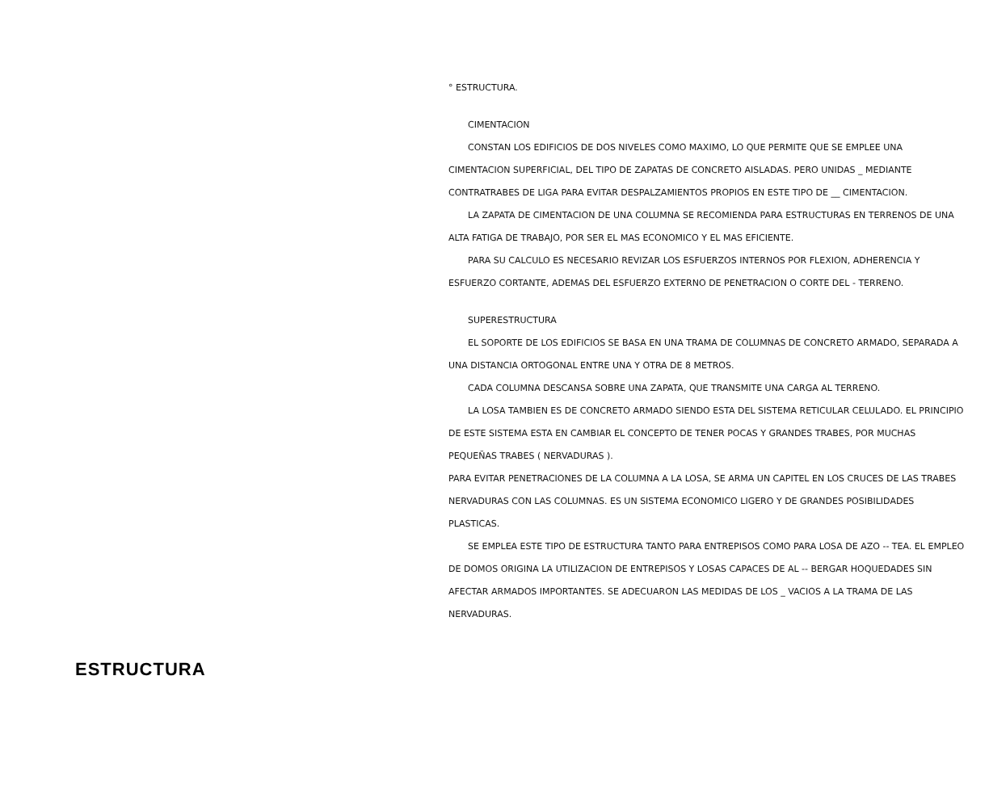ESTRUCTURA
° ESTRUCTURA.
CIMENTACION
CONSTAN LOS EDIFICIOS DE DOS NIVELES COMO MAXIMO, LO QUE PERMITE QUE SE EMPLEE UNA CIMENTACION SUPERFICIAL, DEL TIPO DE ZAPATAS DE CONCRETO AISLADAS. PERO UNIDAS _ MEDIANTE CONTRATRABES DE LIGA PARA EVITAR DESPALZAMIENTOS PROPIOS EN ESTE TIPO DE __ CIMENTACION.
LA ZAPATA DE CIMENTACION DE UNA COLUMNA SE RECOMIENDA PARA ESTRUCTURAS EN TERRENOS DE UNA ALTA FATIGA DE TRABAJO, POR SER EL MAS ECONOMICO Y EL MAS EFICIENTE.
PARA SU CALCULO ES NECESARIO REVIZAR LOS ESFUERZOS INTERNOS POR FLEXION, ADHERENCIA Y ESFUERZO CORTANTE, ADEMAS DEL ESFUERZO EXTERNO DE PENETRACION O CORTE DEL - TERRENO.
SUPERESTRUCTURA
EL SOPORTE DE LOS EDIFICIOS SE BASA EN UNA TRAMA DE COLUMNAS DE CONCRETO ARMADO, SEPARADA A UNA DISTANCIA ORTOGONAL ENTRE UNA Y OTRA DE 8 METROS.
CADA COLUMNA DESCANSA SOBRE UNA ZAPATA, QUE TRANSMITE UNA CARGA AL TERRENO.
LA LOSA TAMBIEN ES DE CONCRETO ARMADO SIENDO ESTA DEL SISTEMA RETICULAR CELULADO. EL PRINCIPIO DE ESTE SISTEMA ESTA EN CAMBIAR EL CONCEPTO DE TENER POCAS Y GRANDES TRABES, POR MUCHAS PEQUEÑAS TRABES ( NERVADURAS ).
PARA EVITAR PENETRACIONES DE LA COLUMNA A LA LOSA, SE ARMA UN CAPITEL EN LOS CRUCES DE LAS TRABES NERVADURAS CON LAS COLUMNAS. ES UN SISTEMA ECONOMICO LIGERO Y DE GRANDES POSIBILIDADES PLASTICAS.
SE EMPLEA ESTE TIPO DE ESTRUCTURA TANTO PARA ENTREPISOS COMO PARA LOSA DE AZO -- TEA. EL EMPLEO DE DOMOS ORIGINA LA UTILIZACION DE ENTREPISOS Y LOSAS CAPACES DE AL -- BERGAR HOQUEDADES SIN AFECTAR ARMADOS IMPORTANTES. SE ADECUARON LAS MEDIDAS DE LOS _ VACIOS A LA TRAMA DE LAS NERVADURAS.